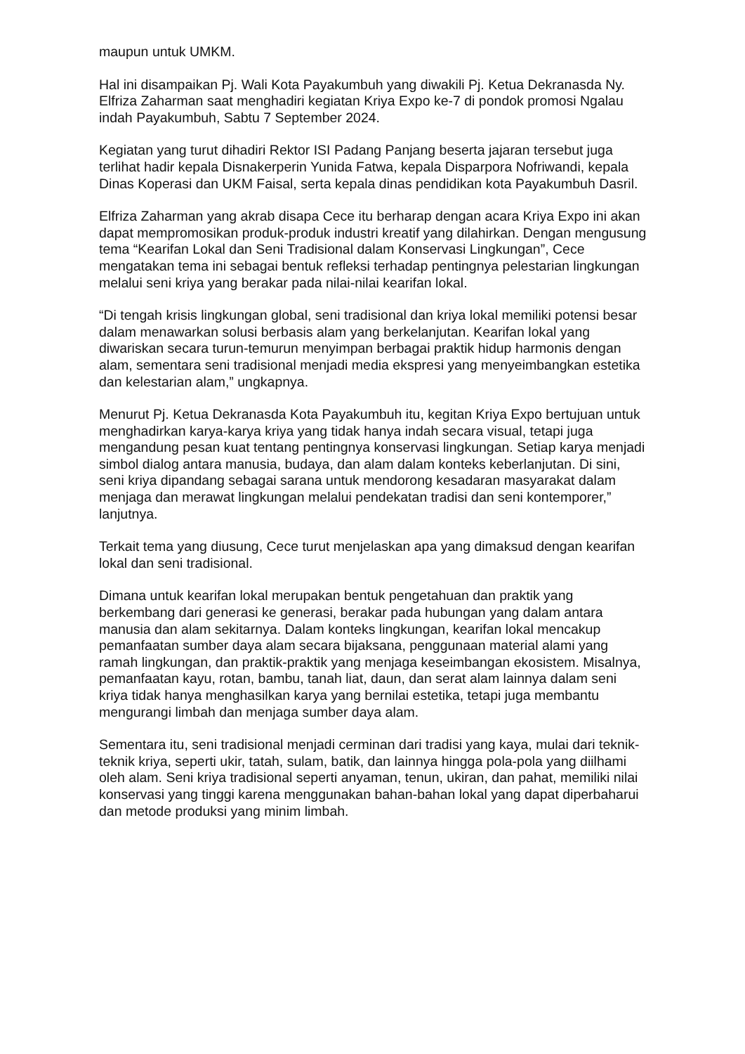maupun untuk UMKM.
Hal ini disampaikan Pj. Wali Kota Payakumbuh yang diwakili Pj. Ketua Dekranasda Ny. Elfriza Zaharman saat menghadiri kegiatan Kriya Expo ke-7 di pondok promosi Ngalau indah Payakumbuh, Sabtu 7 September 2024.
Kegiatan yang turut dihadiri Rektor ISI Padang Panjang beserta jajaran tersebut juga terlihat hadir kepala Disnakerperin Yunida Fatwa, kepala Disparpora Nofriwandi, kepala Dinas Koperasi dan UKM Faisal, serta kepala dinas pendidikan kota Payakumbuh Dasril.
Elfriza Zaharman yang akrab disapa Cece itu berharap dengan acara Kriya Expo ini akan dapat mempromosikan produk-produk industri kreatif yang dilahirkan. Dengan mengusung tema “Kearifan Lokal dan Seni Tradisional dalam Konservasi Lingkungan”, Cece mengatakan tema ini sebagai bentuk refleksi terhadap pentingnya pelestarian lingkungan melalui seni kriya yang berakar pada nilai-nilai kearifan lokal.
“Di tengah krisis lingkungan global, seni tradisional dan kriya lokal memiliki potensi besar dalam menawarkan solusi berbasis alam yang berkelanjutan. Kearifan lokal yang diwariskan secara turun-temurun menyimpan berbagai praktik hidup harmonis dengan alam, sementara seni tradisional menjadi media ekspresi yang menyeimbangkan estetika dan kelestarian alam,” ungkapnya.
Menurut Pj. Ketua Dekranasda Kota Payakumbuh itu, kegitan Kriya Expo bertujuan untuk menghadirkan karya-karya kriya yang tidak hanya indah secara visual, tetapi juga mengandung pesan kuat tentang pentingnya konservasi lingkungan. Setiap karya menjadi simbol dialog antara manusia, budaya, dan alam dalam konteks keberlanjutan. Di sini, seni kriya dipandang sebagai sarana untuk mendorong kesadaran masyarakat dalam menjaga dan merawat lingkungan melalui pendekatan tradisi dan seni kontemporer,” lanjutnya.
Terkait tema yang diusung, Cece turut menjelaskan apa yang dimaksud dengan kearifan lokal dan seni tradisional.
Dimana untuk kearifan lokal merupakan bentuk pengetahuan dan praktik yang berkembang dari generasi ke generasi, berakar pada hubungan yang dalam antara manusia dan alam sekitarnya. Dalam konteks lingkungan, kearifan lokal mencakup pemanfaatan sumber daya alam secara bijaksana, penggunaan material alami yang ramah lingkungan, dan praktik-praktik yang menjaga keseimbangan ekosistem. Misalnya, pemanfaatan kayu, rotan, bambu, tanah liat, daun, dan serat alam lainnya dalam seni kriya tidak hanya menghasilkan karya yang bernilai estetika, tetapi juga membantu mengurangi limbah dan menjaga sumber daya alam.
Sementara itu, seni tradisional menjadi cerminan dari tradisi yang kaya, mulai dari teknik-teknik kriya, seperti ukir, tatah, sulam, batik, dan lainnya hingga pola-pola yang diilhami oleh alam. Seni kriya tradisional seperti anyaman, tenun, ukiran, dan pahat, memiliki nilai konservasi yang tinggi karena menggunakan bahan-bahan lokal yang dapat diperbaharui dan metode produksi yang minim limbah.